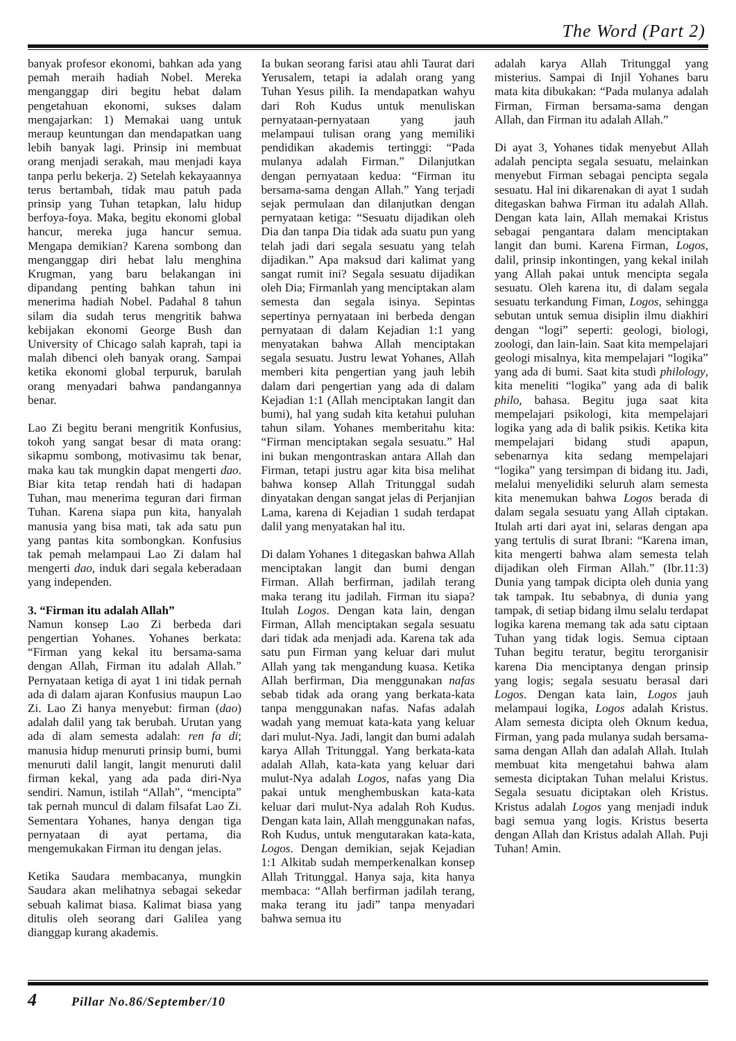The Word (Part 2)
banyak profesor ekonomi, bahkan ada yang pemah meraih hadiah Nobel. Mereka menganggap diri begitu hebat dalam pengetahuan ekonomi, sukses dalam mengajarkan: 1) Memakai uang untuk meraup keuntungan dan mendapatkan uang lebih banyak lagi. Prinsip ini membuat orang menjadi serakah, mau menjadi kaya tanpa perlu bekerja. 2) Setelah kekayaannya terus bertambah, tidak mau patuh pada prinsip yang Tuhan tetapkan, lalu hidup berfoya-foya. Maka, begitu ekonomi global hancur, mereka juga hancur semua. Mengapa demikian? Karena sombong dan menganggap diri hebat lalu menghina Krugman, yang baru belakangan ini dipandang penting bahkan tahun ini menerima hadiah Nobel. Padahal 8 tahun silam dia sudah terus mengritik bahwa kebijakan ekonomi George Bush dan University of Chicago salah kaprah, tapi ia malah dibenci oleh banyak orang. Sampai ketika ekonomi global terpuruk, barulah orang menyadari bahwa pandangannya benar.
Lao Zi begitu berani mengritik Konfusius, tokoh yang sangat besar di mata orang: sikapmu sombong, motivasimu tak benar, maka kau tak mungkin dapat mengerti dao. Biar kita tetap rendah hati di hadapan Tuhan, mau menerima teguran dari firman Tuhan. Karena siapa pun kita, hanyalah manusia yang bisa mati, tak ada satu pun yang pantas kita sombongkan. Konfusius tak pemah melampaui Lao Zi dalam hal mengerti dao, induk dari segala keberadaan yang independen.
3. “Firman itu adalah Allah”
Namun konsep Lao Zi berbeda dari pengertian Yohanes. Yohanes berkata: “Firman yang kekal itu bersama-sama dengan Allah, Firman itu adalah Allah.” Pernyataan ketiga di ayat 1 ini tidak pernah ada di dalam ajaran Konfusius maupun Lao Zi. Lao Zi hanya menyebut: firman (dao) adalah dalil yang tak berubah. Urutan yang ada di alam semesta adalah: ren fa di; manusia hidup menuruti prinsip bumi, bumi menuruti dalil langit, langit menuruti dalil firman kekal, yang ada pada diri-Nya sendiri. Namun, istilah “Allah”, “mencipta” tak pernah muncul di dalam filsafat Lao Zi. Sementara Yohanes, hanya dengan tiga pernyataan di ayat pertama, dia mengemukakan Firman itu dengan jelas.
Ketika Saudara membacanya, mungkin Saudara akan melihatnya sebagai sekedar sebuah kalimat biasa. Kalimat biasa yang ditulis oleh seorang dari Galilea yang dianggap kurang akademis.
Ia bukan seorang farisi atau ahli Taurat dari Yerusalem, tetapi ia adalah orang yang Tuhan Yesus pilih. Ia mendapatkan wahyu dari Roh Kudus untuk menuliskan pernyataan-pernyataan yang jauh melampaui tulisan orang yang memiliki pendidikan akademis tertinggi: “Pada mulanya adalah Firman.” Dilanjutkan dengan pernyataan kedua: “Firman itu bersama-sama dengan Allah.” Yang terjadi sejak permulaan dan dilanjutkan dengan pernyataan ketiga: “Sesuatu dijadikan oleh Dia dan tanpa Dia tidak ada suatu pun yang telah jadi dari segala sesuatu yang telah dijadikan.” Apa maksud dari kalimat yang sangat rumit ini? Segala sesuatu dijadikan oleh Dia; Firmanlah yang menciptakan alam semesta dan segala isinya. Sepintas sepertinya pernyataan ini berbeda dengan pernyataan di dalam Kejadian 1:1 yang menyatakan bahwa Allah menciptakan segala sesuatu. Justru lewat Yohanes, Allah memberi kita pengertian yang jauh lebih dalam dari pengertian yang ada di dalam Kejadian 1:1 (Allah menciptakan langit dan bumi), hal yang sudah kita ketahui puluhan tahun silam. Yohanes memberitahu kita: “Firman menciptakan segala sesuatu.” Hal ini bukan mengontraskan antara Allah dan Firman, tetapi justru agar kita bisa melihat bahwa konsep Allah Tritunggal sudah dinyatakan dengan sangat jelas di Perjanjian Lama, karena di Kejadian 1 sudah terdapat dalil yang menyatakan hal itu.
Di dalam Yohanes 1 ditegaskan bahwa Allah menciptakan langit dan bumi dengan Firman. Allah berfirman, jadilah terang maka terang itu jadilah. Firman itu siapa? Itulah Logos. Dengan kata lain, dengan Firman, Allah menciptakan segala sesuatu dari tidak ada menjadi ada. Karena tak ada satu pun Firman yang keluar dari mulut Allah yang tak mengandung kuasa. Ketika Allah berfirman, Dia menggunakan nafas sebab tidak ada orang yang berkata-kata tanpa menggunakan nafas. Nafas adalah wadah yang memuat kata-kata yang keluar dari mulut-Nya. Jadi, langit dan bumi adalah karya Allah Tritunggal. Yang berkata-kata adalah Allah, kata-kata yang keluar dari mulut-Nya adalah Logos, nafas yang Dia pakai untuk menghembuskan kata-kata keluar dari mulut-Nya adalah Roh Kudus. Dengan kata lain, Allah menggunakan nafas, Roh Kudus, untuk mengutarakan kata-kata, Logos. Dengan demikian, sejak Kejadian 1:1 Alkitab sudah memperkenalkan konsep Allah Tritunggal. Hanya saja, kita hanya membaca: “Allah berfirman jadilah terang, maka terang itu jadi” tanpa menyadari bahwa semua itu
adalah karya Allah Tritunggal yang misterius. Sampai di Injil Yohanes baru mata kita dibukakan: “Pada mulanya adalah Firman, Firman bersama-sama dengan Allah, dan Firman itu adalah Allah.”
Di ayat 3, Yohanes tidak menyebut Allah adalah pencipta segala sesuatu, melainkan menyebut Firman sebagai pencipta segala sesuatu. Hal ini dikarenakan di ayat 1 sudah ditegaskan bahwa Firman itu adalah Allah. Dengan kata lain, Allah memakai Kristus sebagai pengantara dalam menciptakan langit dan bumi. Karena Firman, Logos, dalil, prinsip inkontingen, yang kekal inilah yang Allah pakai untuk mencipta segala sesuatu. Oleh karena itu, di dalam segala sesuatu terkandung Fiman, Logos, sehingga sebutan untuk semua disiplin ilmu diakhiri dengan “logi” seperti: geologi, biologi, zoologi, dan lain-lain. Saat kita mempelajari geologi misalnya, kita mempelajari “logika” yang ada di bumi. Saat kita studi philology, kita meneliti “logika” yang ada di balik philo, bahasa. Begitu juga saat kita mempelajari psikologi, kita mempelajari logika yang ada di balik psikis. Ketika kita mempelajari bidang studi apapun, sebenarnya kita sedang mempelajari “logika” yang tersimpan di bidang itu. Jadi, melalui menyelidiki seluruh alam semesta kita menemukan bahwa Logos berada di dalam segala sesuatu yang Allah ciptakan. Itulah arti dari ayat ini, selaras dengan apa yang tertulis di surat Ibrani: “Karena iman, kita mengerti bahwa alam semesta telah dijadikan oleh Firman Allah.” (Ibr.11:3) Dunia yang tampak dicipta oleh dunia yang tak tampak. Itu sebabnya, di dunia yang tampak, di setiap bidang ilmu selalu terdapat logika karena memang tak ada satu ciptaan Tuhan yang tidak logis. Semua ciptaan Tuhan begitu teratur, begitu terorganisir karena Dia menciptanya dengan prinsip yang logis; segala sesuatu berasal dari Logos. Dengan kata lain, Logos jauh melampaui logika, Logos adalah Kristus. Alam semesta dicipta oleh Oknum kedua, Firman, yang pada mulanya sudah bersama-sama dengan Allah dan adalah Allah. Itulah membuat kita mengetahui bahwa alam semesta diciptakan Tuhan melalui Kristus. Segala sesuatu diciptakan oleh Kristus. Kristus adalah Logos yang menjadi induk bagi semua yang logis. Kristus beserta dengan Allah dan Kristus adalah Allah. Puji Tuhan! Amin.
4 Pillar No.86/September/10